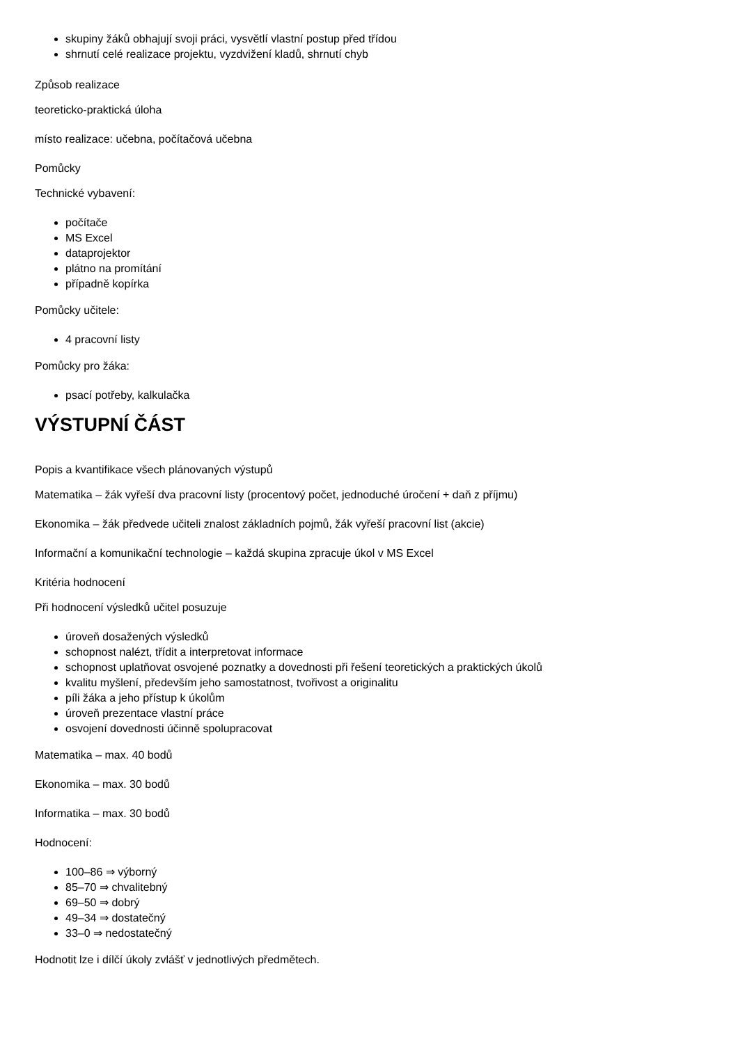skupiny žáků obhajují svoji práci, vysvětlí vlastní postup před třídou
shrnutí celé realizace projektu, vyzdvižení kladů, shrnutí chyb
Způsob realizace
teoreticko-praktická úloha
místo realizace: učebna, počítačová učebna
Pomůcky
Technické vybavení:
počítače
MS Excel
dataprojektor
plátno na promítání
případně kopírka
Pomůcky učitele:
4 pracovní listy
Pomůcky pro žáka:
psací potřeby, kalkulačka
VÝSTUPNÍ ČÁST
Popis a kvantifikace všech plánovaných výstupů
Matematika – žák vyřeší dva pracovní listy (procentový počet, jednoduché úročení + daň z příjmu)
Ekonomika – žák předvede učiteli znalost základních pojmů, žák vyřeší pracovní list (akcie)
Informační a komunikační technologie – každá skupina zpracuje úkol v MS Excel
Kritéria hodnocení
Při hodnocení výsledků učitel posuzuje
úroveň dosažených výsledků
schopnost nalézt, třídit a interpretovat informace
schopnost uplatňovat osvojené poznatky a dovednosti při řešení teoretických a praktických úkolů
kvalitu myšlení, především jeho samostatnost, tvořivost a originalitu
píli žáka a jeho přístup k úkolům
úroveň prezentace vlastní práce
osvojení dovednosti účinně spolupracovat
Matematika – max. 40 bodů
Ekonomika – max. 30 bodů
Informatika – max. 30 bodů
Hodnocení:
100–86 ⇒ výborný
85–70 ⇒ chvalitebný
69–50 ⇒ dobrý
49–34 ⇒ dostatečný
33–0 ⇒ nedostatečný
Hodnotit lze i dílčí úkoly zvlášť v jednotlivých předmětech.